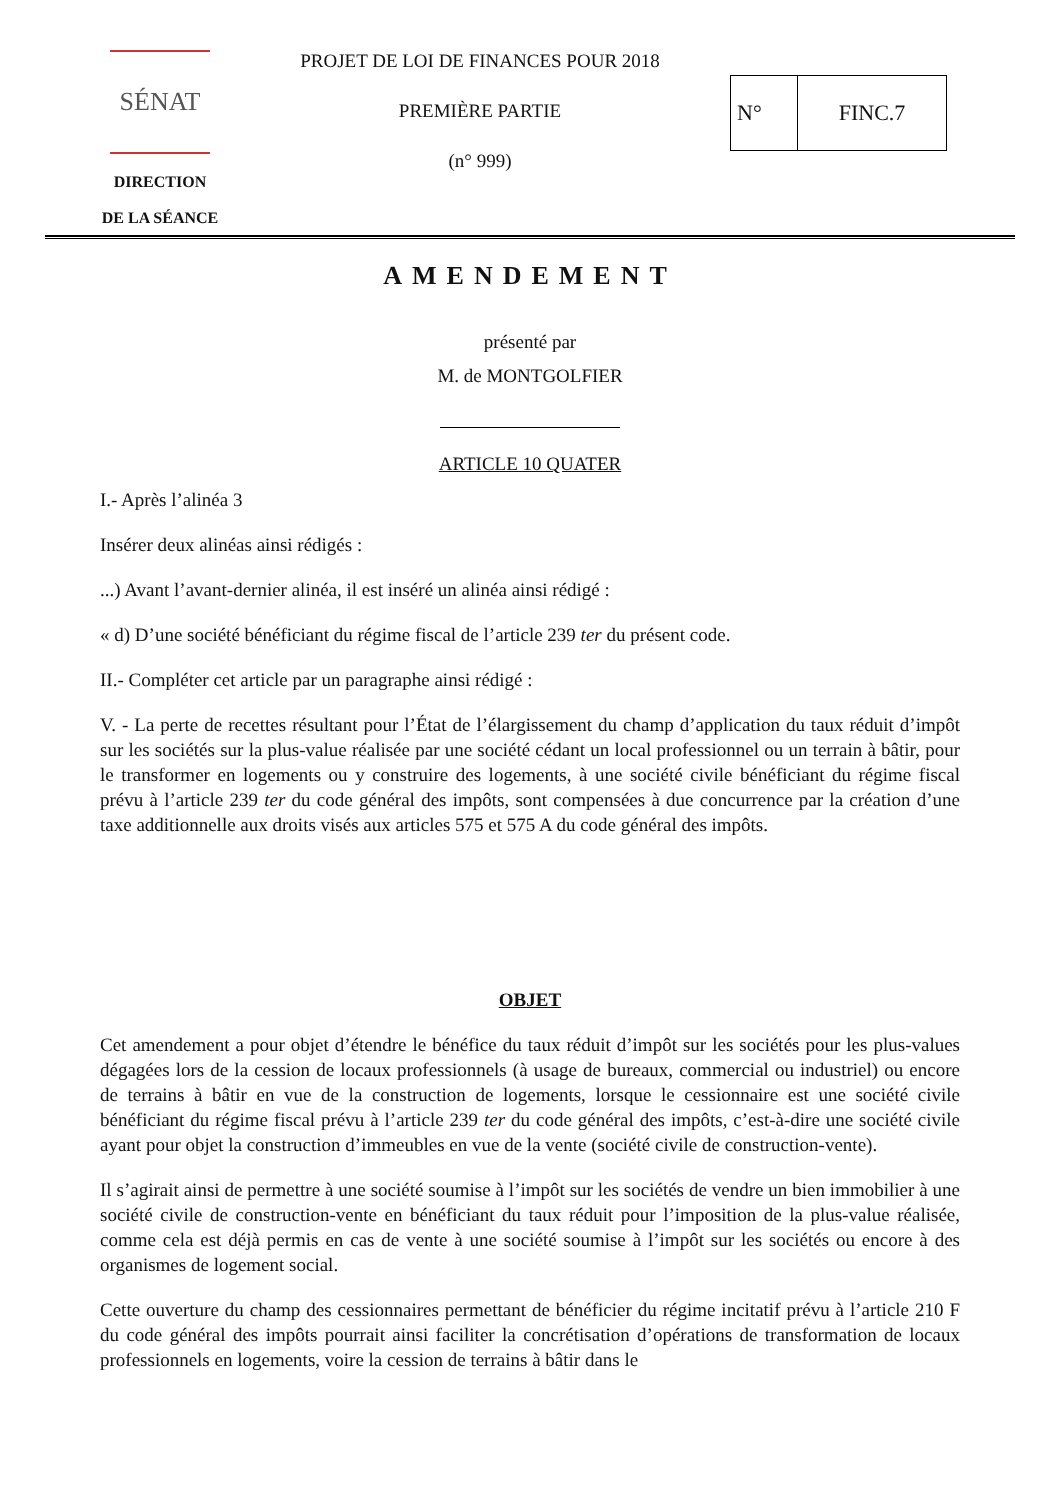SÉNAT
DIRECTION
DE LA SÉANCE
PROJET DE LOI DE FINANCES POUR 2018
PREMIÈRE PARTIE
(n° 999)
N° FINC.7
AMENDEMENT
présenté par
M. de MONTGOLFIER
ARTICLE 10 QUATER
I.- Après l’alinéa 3
Insérer deux alinéas ainsi rédigés :
...) Avant l’avant-dernier alinéa, il est inséré un alinéa ainsi rédigé :
« d) D’une société bénéficiant du régime fiscal de l’article 239 ter du présent code.
II.- Compléter cet article par un paragraphe ainsi rédigé :
V. - La perte de recettes résultant pour l’État de l’élargissement du champ d’application du taux réduit d’impôt sur les sociétés sur la plus-value réalisée par une société cédant un local professionnel ou un terrain à bâtir, pour le transformer en logements ou y construire des logements, à une société civile bénéficiant du régime fiscal prévu à l’article 239 ter du code général des impôts, sont compensées à due concurrence par la création d’une taxe additionnelle aux droits visés aux articles 575 et 575 A du code général des impôts.
OBJET
Cet amendement a pour objet d’étendre le bénéfice du taux réduit d’impôt sur les sociétés pour les plus-values dégagées lors de la cession de locaux professionnels (à usage de bureaux, commercial ou industriel) ou encore de terrains à bâtir en vue de la construction de logements, lorsque le cessionnaire est une société civile bénéficiant du régime fiscal prévu à l’article 239 ter du code général des impôts, c’est-à-dire une société civile ayant pour objet la construction d’immeubles en vue de la vente (société civile de construction-vente).
Il s’agirait ainsi de permettre à une société soumise à l’impôt sur les sociétés de vendre un bien immobilier à une société civile de construction-vente en bénéficiant du taux réduit pour l’imposition de la plus-value réalisée, comme cela est déjà permis en cas de vente à une société soumise à l’impôt sur les sociétés ou encore à des organismes de logement social.
Cette ouverture du champ des cessionnaires permettant de bénéficier du régime incitatif prévu à l’article 210 F du code général des impôts pourrait ainsi faciliter la concrétisation d’opérations de transformation de locaux professionnels en logements, voire la cession de terrains à bâtir dans le